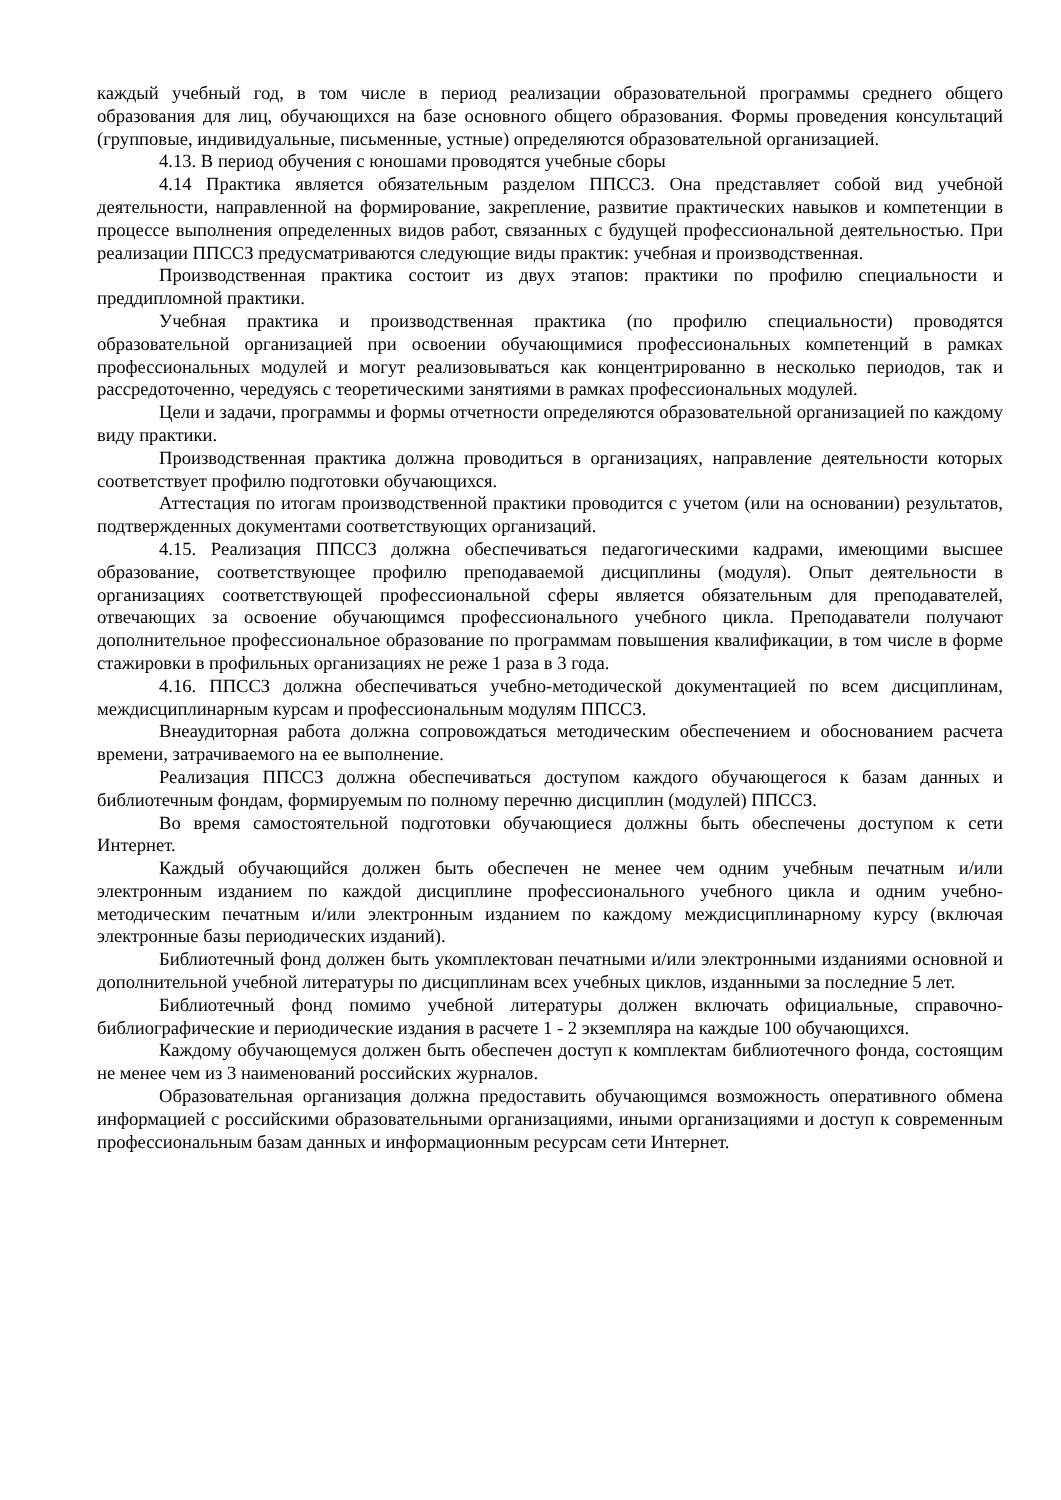каждый учебный год, в том числе в период реализации образовательной программы среднего общего образования для лиц, обучающихся на базе основного общего образования. Формы проведения консультаций (групповые, индивидуальные, письменные, устные) определяются образовательной организацией.
4.13. В период обучения с юношами проводятся учебные сборы
4.14 Практика является обязательным разделом ППССЗ. Она представляет собой вид учебной деятельности, направленной на формирование, закрепление, развитие практических навыков и компетенции в процессе выполнения определенных видов работ, связанных с будущей профессиональной деятельностью. При реализации ППССЗ предусматриваются следующие виды практик: учебная и производственная.
Производственная практика состоит из двух этапов: практики по профилю специальности и преддипломной практики.
Учебная практика и производственная практика (по профилю специальности) проводятся образовательной организацией при освоении обучающимися профессиональных компетенций в рамках профессиональных модулей и могут реализовываться как концентрированно в несколько периодов, так и рассредоточенно, чередуясь с теоретическими занятиями в рамках профессиональных модулей.
Цели и задачи, программы и формы отчетности определяются образовательной организацией по каждому виду практики.
Производственная практика должна проводиться в организациях, направление деятельности которых соответствует профилю подготовки обучающихся.
Аттестация по итогам производственной практики проводится с учетом (или на основании) результатов, подтвержденных документами соответствующих организаций.
4.15. Реализация ППССЗ должна обеспечиваться педагогическими кадрами, имеющими высшее образование, соответствующее профилю преподаваемой дисциплины (модуля). Опыт деятельности в организациях соответствующей профессиональной сферы является обязательным для преподавателей, отвечающих за освоение обучающимся профессионального учебного цикла. Преподаватели получают дополнительное профессиональное образование по программам повышения квалификации, в том числе в форме стажировки в профильных организациях не реже 1 раза в 3 года.
4.16. ППССЗ должна обеспечиваться учебно-методической документацией по всем дисциплинам, междисциплинарным курсам и профессиональным модулям ППССЗ.
Внеаудиторная работа должна сопровождаться методическим обеспечением и обоснованием расчета времени, затрачиваемого на ее выполнение.
Реализация ППССЗ должна обеспечиваться доступом каждого обучающегося к базам данных и библиотечным фондам, формируемым по полному перечню дисциплин (модулей) ППССЗ.
Во время самостоятельной подготовки обучающиеся должны быть обеспечены доступом к сети Интернет.
Каждый обучающийся должен быть обеспечен не менее чем одним учебным печатным и/или электронным изданием по каждой дисциплине профессионального учебного цикла и одним учебно-методическим печатным и/или электронным изданием по каждому междисциплинарному курсу (включая электронные базы периодических изданий).
Библиотечный фонд должен быть укомплектован печатными и/или электронными изданиями основной и дополнительной учебной литературы по дисциплинам всех учебных циклов, изданными за последние 5 лет.
Библиотечный фонд помимо учебной литературы должен включать официальные, справочно-библиографические и периодические издания в расчете 1 - 2 экземпляра на каждые 100 обучающихся.
Каждому обучающемуся должен быть обеспечен доступ к комплектам библиотечного фонда, состоящим не менее чем из 3 наименований российских журналов.
Образовательная организация должна предоставить обучающимся возможность оперативного обмена информацией с российскими образовательными организациями, иными организациями и доступ к современным профессиональным базам данных и информационным ресурсам сети Интернет.